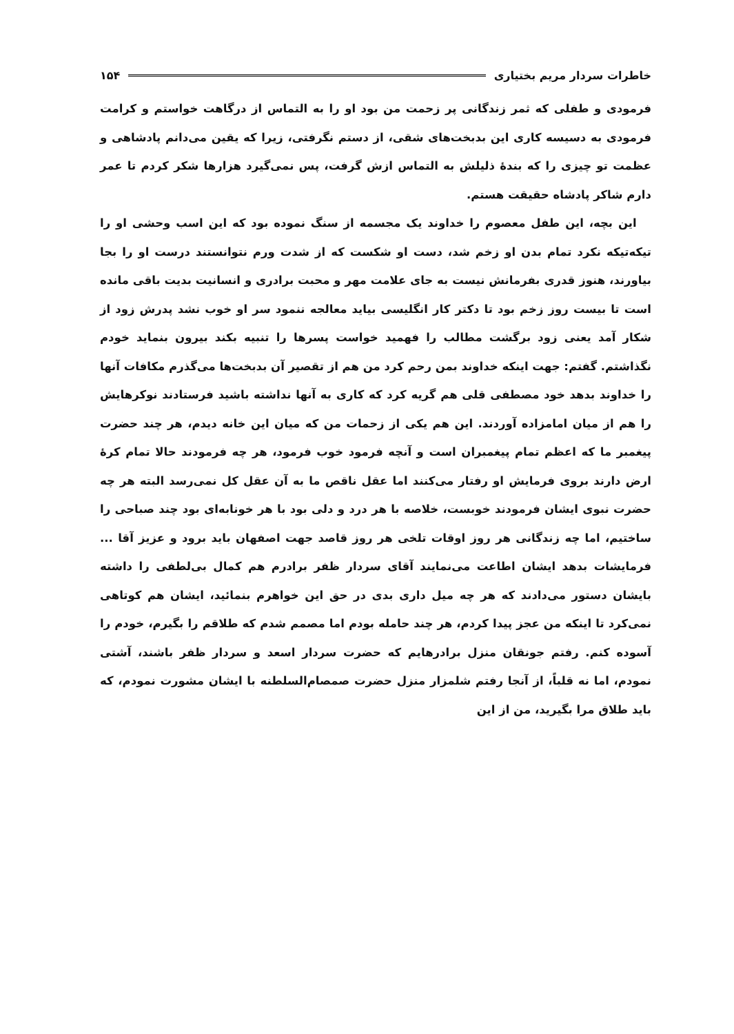خاطرات سردار مریم بختیاری ۱۵۴
فرمودی و طفلی که ثمر زندگانی پر زحمت من بود او را به التماس از درگاهت خواستم و کرامت فرمودی به دسیسه کاری این بدبخت‌های شقی، از دستم نگرفتی، زیرا که یقین می‌دانم پادشاهی و عظمت تو چیزی را که بندهٔ ذلیلش به التماس ازش گرفت، پس نمی‌گیرد هزارها شکر کردم تا عمر دارم شاکر پادشاه حقیقت هستم.
این بچه، این طفل معصوم را خداوند یک مجسمه از سنگ نموده بود که این اسب وحشی او را تیکه‌تیکه نکرد تمام بدن او زخم شد، دست او شکست که از شدت ورم نتوانستند درست او را بجا بیاورند، هنوز قدری بفرمانش نیست به جای علامت مهر و محبت برادری و انسانیت بدیت باقی مانده است تا بیست روز زخم بود تا دکتر کار انگلیسی بیاید معالجه ننمود سر او خوب نشد پدرش زود از شکار آمد یعنی زود برگشت مطالب را فهمید خواست پسرها را تنبیه بکند بیرون بنماید خودم نگذاشتم. گفتم: جهت اینکه خداوند بمن رحم کرد من هم از تقصیر آن بدبخت‌ها می‌گذرم مکافات آنها را خداوند بدهد خود مصطفی قلی هم گریه کرد که کاری به آنها نداشته باشید فرستادند نوکرهایش را هم از میان امامزاده آوردند. این هم یکی از زحمات من که میان این خانه دیدم، هر چند حضرت پیغمبر ما که اعظم تمام پیغمبران است و آنچه فرمود خوب فرمود، هر چه فرمودند حالا تمام کرهٔ ارض دارند بروی فرمایش او رفتار می‌کنند اما عقل ناقص ما به آن عقل کل نمی‌رسد البته هر چه حضرت نبوی ایشان فرمودند خوبست، خلاصه با هر درد و دلی بود با هر خونابه‌ای بود چند صباحی را ساختیم، اما چه زندگانی هر روز اوقات تلخی هر روز قاصد جهت اصفهان باید برود و عزیز آقا ... فرمایشات بدهد ایشان اطاعت می‌نمایند آقای سردار ظفر برادرم هم کمال بی‌لطفی را داشته بایشان دستور می‌دادند که هر چه میل داری بدی در حق این خواهرم بنمائید، ایشان هم کوتاهی نمی‌کرد تا اینکه من عجز پیدا کردم، هر چند حامله بودم اما مصمم شدم که طلاقم را بگیرم، خودم را آسوده کنم. رفتم جونقان منزل برادرهایم که حضرت سردار اسعد و سردار ظفر باشند، آشتی نمودم، اما نه قلباً، از آنجا رفتم شلمزار منزل حضرت صمصام‌السلطنه با ایشان مشورت نمودم، که باید طلاق مرا بگیرید، من از این